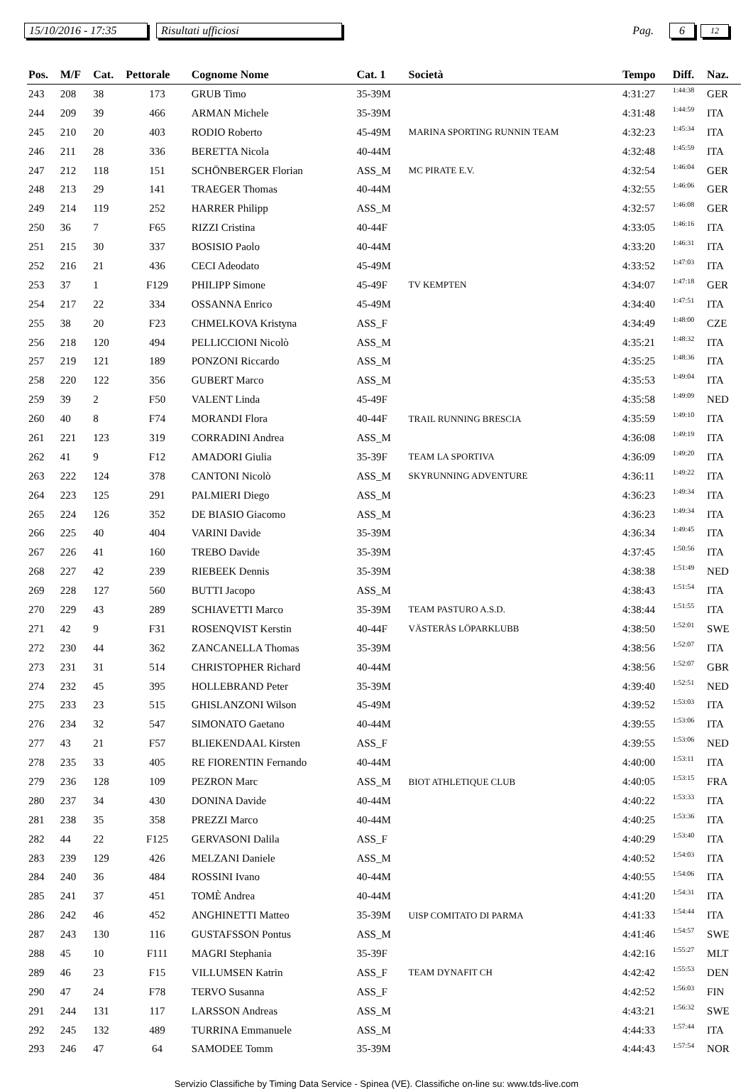15/10/2016 - 17:35 Risultati ufficiosi Pag. 6 12
| Pos. | M/F | Cat. | Pettorale | Cognome Nome | Cat. 1 | Società | Tempo | Diff. | Naz. |
| --- | --- | --- | --- | --- | --- | --- | --- | --- | --- |
| 243 | 208 | 38 | 173 | GRUB Timo | 35-39M | | 4:31:27 | 1:44:38 | GER |
| 244 | 209 | 39 | 466 | ARMAN Michele | 35-39M | | 4:31:48 | 1:44:59 | ITA |
| 245 | 210 | 20 | 403 | RODIO Roberto | 45-49M | MARINA SPORTING RUNNIN TEAM | 4:32:23 | 1:45:34 | ITA |
| 246 | 211 | 28 | 336 | BERETTA Nicola | 40-44M | | 4:32:48 | 1:45:59 | ITA |
| 247 | 212 | 118 | 151 | SCHÖNBERGER Florian | ASS_M | MC PIRATE E.V. | 4:32:54 | 1:46:04 | GER |
| 248 | 213 | 29 | 141 | TRAEGER Thomas | 40-44M | | 4:32:55 | 1:46:06 | GER |
| 249 | 214 | 119 | 252 | HARRER Philipp | ASS_M | | 4:32:57 | 1:46:08 | GER |
| 250 | 36 | 7 | F65 | RIZZI Cristina | 40-44F | | 4:33:05 | 1:46:16 | ITA |
| 251 | 215 | 30 | 337 | BOSISIO Paolo | 40-44M | | 4:33:20 | 1:46:31 | ITA |
| 252 | 216 | 21 | 436 | CECI Adeodato | 45-49M | | 4:33:52 | 1:47:03 | ITA |
| 253 | 37 | 1 | F129 | PHILIPP Simone | 45-49F | TV KEMPTEN | 4:34:07 | 1:47:18 | GER |
| 254 | 217 | 22 | 334 | OSSANNA Enrico | 45-49M | | 4:34:40 | 1:47:51 | ITA |
| 255 | 38 | 20 | F23 | CHMELKOVA Kristyna | ASS_F | | 4:34:49 | 1:48:00 | CZE |
| 256 | 218 | 120 | 494 | PELLICCIONI Nicolò | ASS_M | | 4:35:21 | 1:48:32 | ITA |
| 257 | 219 | 121 | 189 | PONZONI Riccardo | ASS_M | | 4:35:25 | 1:48:36 | ITA |
| 258 | 220 | 122 | 356 | GUBERT Marco | ASS_M | | 4:35:53 | 1:49:04 | ITA |
| 259 | 39 | 2 | F50 | VALENT Linda | 45-49F | | 4:35:58 | 1:49:09 | NED |
| 260 | 40 | 8 | F74 | MORANDI Flora | 40-44F | TRAIL RUNNING BRESCIA | 4:35:59 | 1:49:10 | ITA |
| 261 | 221 | 123 | 319 | CORRADINI Andrea | ASS_M | | 4:36:08 | 1:49:19 | ITA |
| 262 | 41 | 9 | F12 | AMADORI Giulia | 35-39F | TEAM LA SPORTIVA | 4:36:09 | 1:49:20 | ITA |
| 263 | 222 | 124 | 378 | CANTONI Nicolò | ASS_M | SKYRUNNING ADVENTURE | 4:36:11 | 1:49:22 | ITA |
| 264 | 223 | 125 | 291 | PALMIERI Diego | ASS_M | | 4:36:23 | 1:49:34 | ITA |
| 265 | 224 | 126 | 352 | DE BIASIO Giacomo | ASS_M | | 4:36:23 | 1:49:34 | ITA |
| 266 | 225 | 40 | 404 | VARINI Davide | 35-39M | | 4:36:34 | 1:49:45 | ITA |
| 267 | 226 | 41 | 160 | TREBO Davide | 35-39M | | 4:37:45 | 1:50:56 | ITA |
| 268 | 227 | 42 | 239 | RIEBEEK Dennis | 35-39M | | 4:38:38 | 1:51:49 | NED |
| 269 | 228 | 127 | 560 | BUTTI Jacopo | ASS_M | | 4:38:43 | 1:51:54 | ITA |
| 270 | 229 | 43 | 289 | SCHIAVETTI Marco | 35-39M | TEAM PASTURO A.S.D. | 4:38:44 | 1:51:55 | ITA |
| 271 | 42 | 9 | F31 | ROSENQVIST Kerstin | 40-44F | VÄSTERÅS LÖPARKLUBB | 4:38:50 | 1:52:01 | SWE |
| 272 | 230 | 44 | 362 | ZANCANELLA Thomas | 35-39M | | 4:38:56 | 1:52:07 | ITA |
| 273 | 231 | 31 | 514 | CHRISTOPHER Richard | 40-44M | | 4:38:56 | 1:52:07 | GBR |
| 274 | 232 | 45 | 395 | HOLLEBRAND Peter | 35-39M | | 4:39:40 | 1:52:51 | NED |
| 275 | 233 | 23 | 515 | GHISLANZONI Wilson | 45-49M | | 4:39:52 | 1:53:03 | ITA |
| 276 | 234 | 32 | 547 | SIMONATO Gaetano | 40-44M | | 4:39:55 | 1:53:06 | ITA |
| 277 | 43 | 21 | F57 | BLIEKENDAAL Kirsten | ASS_F | | 4:39:55 | 1:53:06 | NED |
| 278 | 235 | 33 | 405 | RE FIORENTIN Fernando | 40-44M | | 4:40:00 | 1:53:11 | ITA |
| 279 | 236 | 128 | 109 | PEZRON Marc | ASS_M | BIOT ATHLETIQUE CLUB | 4:40:05 | 1:53:15 | FRA |
| 280 | 237 | 34 | 430 | DONINA Davide | 40-44M | | 4:40:22 | 1:53:33 | ITA |
| 281 | 238 | 35 | 358 | PREZZI Marco | 40-44M | | 4:40:25 | 1:53:36 | ITA |
| 282 | 44 | 22 | F125 | GERVASONI Dalila | ASS_F | | 4:40:29 | 1:53:40 | ITA |
| 283 | 239 | 129 | 426 | MELZANI Daniele | ASS_M | | 4:40:52 | 1:54:03 | ITA |
| 284 | 240 | 36 | 484 | ROSSINI Ivano | 40-44M | | 4:40:55 | 1:54:06 | ITA |
| 285 | 241 | 37 | 451 | TOMÈ Andrea | 40-44M | | 4:41:20 | 1:54:31 | ITA |
| 286 | 242 | 46 | 452 | ANGHINETTI Matteo | 35-39M | UISP COMITATO DI PARMA | 4:41:33 | 1:54:44 | ITA |
| 287 | 243 | 130 | 116 | GUSTAFSSON Pontus | ASS_M | | 4:41:46 | 1:54:57 | SWE |
| 288 | 45 | 10 | F111 | MAGRI Stephania | 35-39F | | 4:42:16 | 1:55:27 | MLT |
| 289 | 46 | 23 | F15 | VILLUMSEN Katrin | ASS_F | TEAM DYNAFIT CH | 4:42:42 | 1:55:53 | DEN |
| 290 | 47 | 24 | F78 | TERVO Susanna | ASS_F | | 4:42:52 | 1:56:03 | FIN |
| 291 | 244 | 131 | 117 | LARSSON Andreas | ASS_M | | 4:43:21 | 1:56:32 | SWE |
| 292 | 245 | 132 | 489 | TURRINA Emmanuele | ASS_M | | 4:44:33 | 1:57:44 | ITA |
| 293 | 246 | 47 | 64 | SAMODEE Tomm | 35-39M | | 4:44:43 | 1:57:54 | NOR |
Servizio Classifiche by Timing Data Service - Spinea (VE). Classifiche on-line su: www.tds-live.com